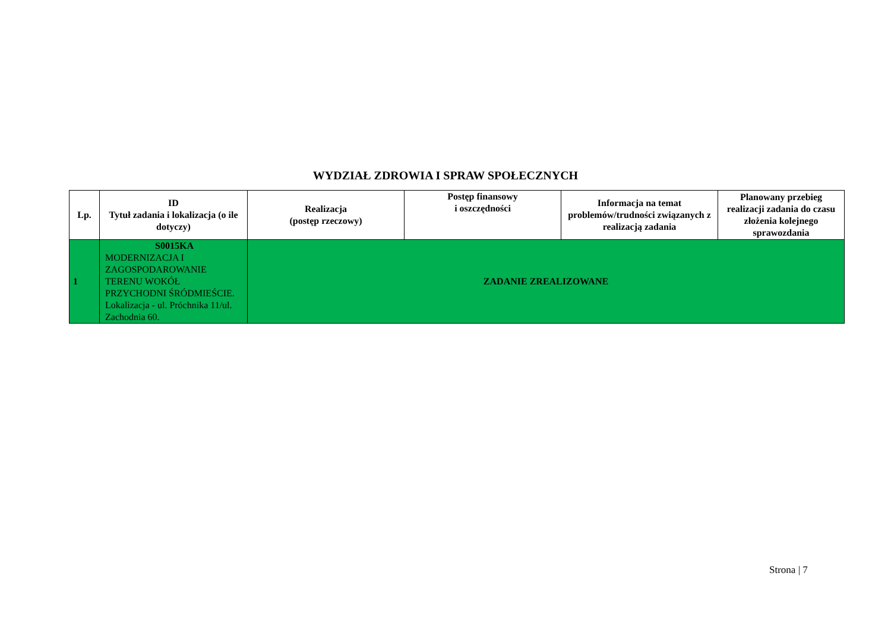WYDZIAŁ ZDROWIA I SPRAW SPOŁECZNYCH
| Lp. | ID Tytuł zadania i lokalizacja (o ile dotyczy) | Realizacja (postęp rzeczowy) | Postęp finansowy i oszczędności | Informacja na temat problemów/trudności związanych z realizacją zadania | Planowany przebieg realizacji zadania do czasu złożenia kolejnego sprawozdania |
| --- | --- | --- | --- | --- | --- |
| 1 | S0015KA MODERNIZACJA I ZAGOSPODAROWANIE TERENU WOKÓŁ PRZYCHODNI ŚRÓDMIEŚCIE. Lokalizacja - ul. Próchnika 11/ul. Zachodnia 60. | ZADANIE ZREALIZOWANE | | | |
Strona | 7